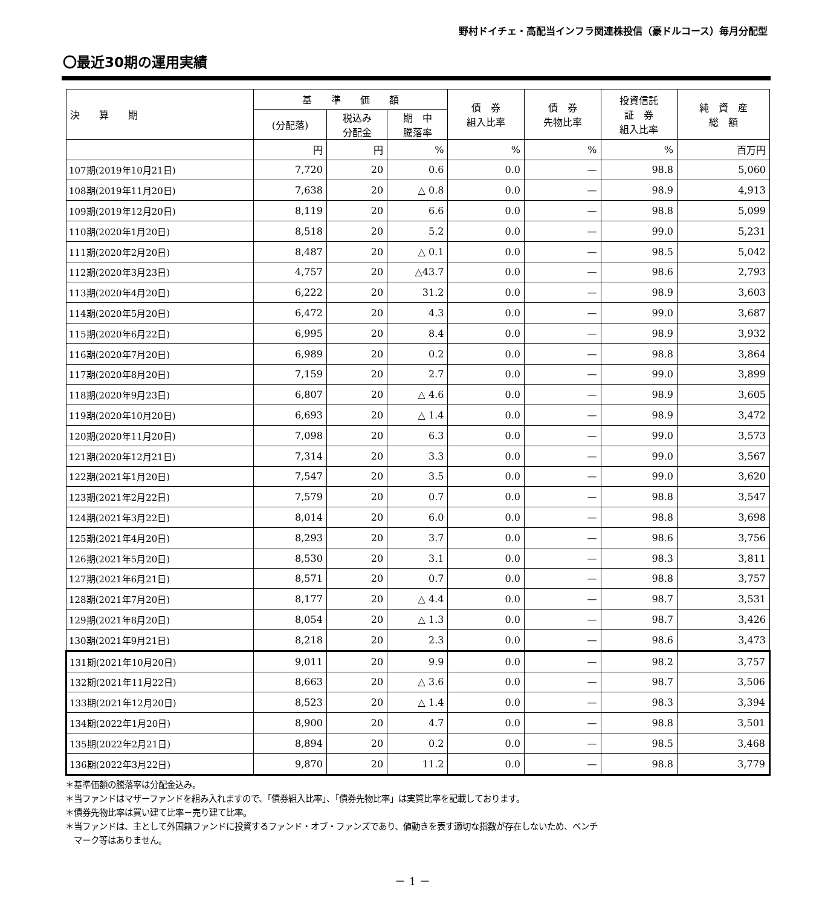野村ドイチェ・高配当インフラ関連株投信（豪ドルコース）毎月分配型
〇最近30期の運用実績
| 決 算 期 | 基 準 価 額 | | | 債 券 組入比率 | 債 券 先物比率 | 投資信託 証 券 組入比率 | 純 資 産 総 額 |
| --- | --- | --- | --- | --- | --- | --- | --- |
| | (分配落) | 税込み 分配金 | 期 中 騰落率 | | | | |
| | 円 | 円 | % | % | % | % | 百万円 |
| 107期(2019年10月21日) | 7,720 | 20 | 0.6 | 0.0 | — | 98.8 | 5,060 |
| 108期(2019年11月20日) | 7,638 | 20 | △ 0.8 | 0.0 | — | 98.9 | 4,913 |
| 109期(2019年12月20日) | 8,119 | 20 | 6.6 | 0.0 | — | 98.8 | 5,099 |
| 110期(2020年1月20日) | 8,518 | 20 | 5.2 | 0.0 | — | 99.0 | 5,231 |
| 111期(2020年2月20日) | 8,487 | 20 | △ 0.1 | 0.0 | — | 98.5 | 5,042 |
| 112期(2020年3月23日) | 4,757 | 20 | △43.7 | 0.0 | — | 98.6 | 2,793 |
| 113期(2020年4月20日) | 6,222 | 20 | 31.2 | 0.0 | — | 98.9 | 3,603 |
| 114期(2020年5月20日) | 6,472 | 20 | 4.3 | 0.0 | — | 99.0 | 3,687 |
| 115期(2020年6月22日) | 6,995 | 20 | 8.4 | 0.0 | — | 98.9 | 3,932 |
| 116期(2020年7月20日) | 6,989 | 20 | 0.2 | 0.0 | — | 98.8 | 3,864 |
| 117期(2020年8月20日) | 7,159 | 20 | 2.7 | 0.0 | — | 99.0 | 3,899 |
| 118期(2020年9月23日) | 6,807 | 20 | △ 4.6 | 0.0 | — | 98.9 | 3,605 |
| 119期(2020年10月20日) | 6,693 | 20 | △ 1.4 | 0.0 | — | 98.9 | 3,472 |
| 120期(2020年11月20日) | 7,098 | 20 | 6.3 | 0.0 | — | 99.0 | 3,573 |
| 121期(2020年12月21日) | 7,314 | 20 | 3.3 | 0.0 | — | 99.0 | 3,567 |
| 122期(2021年1月20日) | 7,547 | 20 | 3.5 | 0.0 | — | 99.0 | 3,620 |
| 123期(2021年2月22日) | 7,579 | 20 | 0.7 | 0.0 | — | 98.8 | 3,547 |
| 124期(2021年3月22日) | 8,014 | 20 | 6.0 | 0.0 | — | 98.8 | 3,698 |
| 125期(2021年4月20日) | 8,293 | 20 | 3.7 | 0.0 | — | 98.6 | 3,756 |
| 126期(2021年5月20日) | 8,530 | 20 | 3.1 | 0.0 | — | 98.3 | 3,811 |
| 127期(2021年6月21日) | 8,571 | 20 | 0.7 | 0.0 | — | 98.8 | 3,757 |
| 128期(2021年7月20日) | 8,177 | 20 | △ 4.4 | 0.0 | — | 98.7 | 3,531 |
| 129期(2021年8月20日) | 8,054 | 20 | △ 1.3 | 0.0 | — | 98.7 | 3,426 |
| 130期(2021年9月21日) | 8,218 | 20 | 2.3 | 0.0 | — | 98.6 | 3,473 |
| 131期(2021年10月20日) | 9,011 | 20 | 9.9 | 0.0 | — | 98.2 | 3,757 |
| 132期(2021年11月22日) | 8,663 | 20 | △ 3.6 | 0.0 | — | 98.7 | 3,506 |
| 133期(2021年12月20日) | 8,523 | 20 | △ 1.4 | 0.0 | — | 98.3 | 3,394 |
| 134期(2022年1月20日) | 8,900 | 20 | 4.7 | 0.0 | — | 98.8 | 3,501 |
| 135期(2022年2月21日) | 8,894 | 20 | 0.2 | 0.0 | — | 98.5 | 3,468 |
| 136期(2022年3月22日) | 9,870 | 20 | 11.2 | 0.0 | — | 98.8 | 3,779 |
＊基準価額の騰落率は分配金込み。
＊当ファンドはマザーファンドを組み入れますので、「債券組入比率」、「債券先物比率」は実質比率を記載しております。
＊債券先物比率は買い建て比率－売り建て比率。
＊当ファンドは、主として外国籍ファンドに投資するファンド・オブ・ファンズであり、値動きを表す適切な指数が存在しないため、ベンチ
　マーク等はありません。
－ 1 －